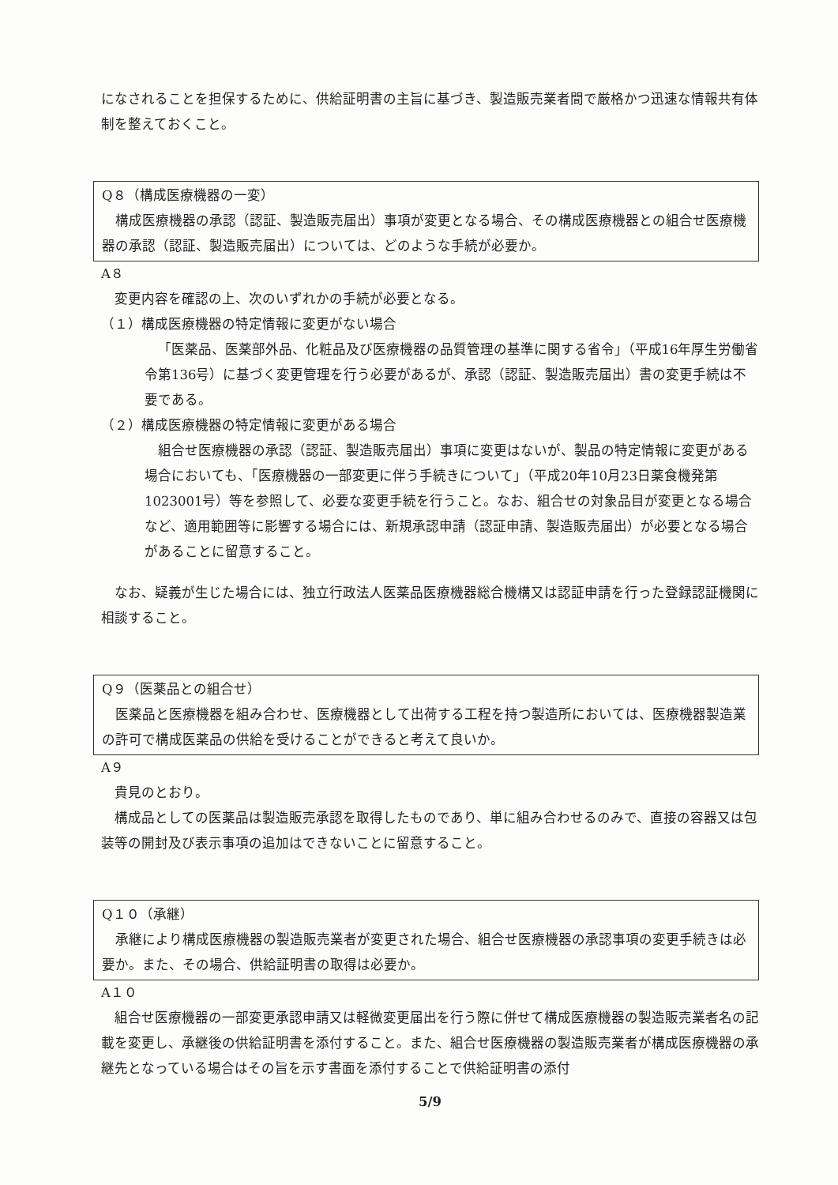になされることを担保するために、供給証明書の主旨に基づき、製造販売業者間で厳格かつ迅速な情報共有体制を整えておくこと。
Q８（構成医療機器の一変）
構成医療機器の承認（認証、製造販売届出）事項が変更となる場合、その構成医療機器との組合せ医療機器の承認（認証、製造販売届出）については、どのような手続が必要か。
A８
変更内容を確認の上、次のいずれかの手続が必要となる。
（１）構成医療機器の特定情報に変更がない場合
「医薬品、医薬部外品、化粧品及び医療機器の品質管理の基準に関する省令」（平成16年厚生労働省令第136号）に基づく変更管理を行う必要があるが、承認（認証、製造販売届出）書の変更手続は不要である。
（２）構成医療機器の特定情報に変更がある場合
組合せ医療機器の承認（認証、製造販売届出）事項に変更はないが、製品の特定情報に変更がある場合においても、「医療機器の一部変更に伴う手続きについて」（平成20年10月23日薬食機発第1023001号）等を参照して、必要な変更手続を行うこと。なお、組合せの対象品目が変更となる場合など、適用範囲等に影響する場合には、新規承認申請（認証申請、製造販売届出）が必要となる場合があることに留意すること。
なお、疑義が生じた場合には、独立行政法人医薬品医療機器総合機構又は認証申請を行った登録認証機関に相談すること。
Q９（医薬品との組合せ）
医薬品と医療機器を組み合わせ、医療機器として出荷する工程を持つ製造所においては、医療機器製造業の許可で構成医薬品の供給を受けることができると考えて良いか。
A９
貴見のとおり。
構成品としての医薬品は製造販売承認を取得したものであり、単に組み合わせるのみで、直接の容器又は包装等の開封及び表示事項の追加はできないことに留意すること。
Q１０（承継）
承継により構成医療機器の製造販売業者が変更された場合、組合せ医療機器の承認事項の変更手続きは必要か。また、その場合、供給証明書の取得は必要か。
A１０
組合せ医療機器の一部変更承認申請又は軽微変更届出を行う際に併せて構成医療機器の製造販売業者名の記載を変更し、承継後の供給証明書を添付すること。また、組合せ医療機器の製造販売業者が構成医療機器の承継先となっている場合はその旨を示す書面を添付することで供給証明書の添付
5/9